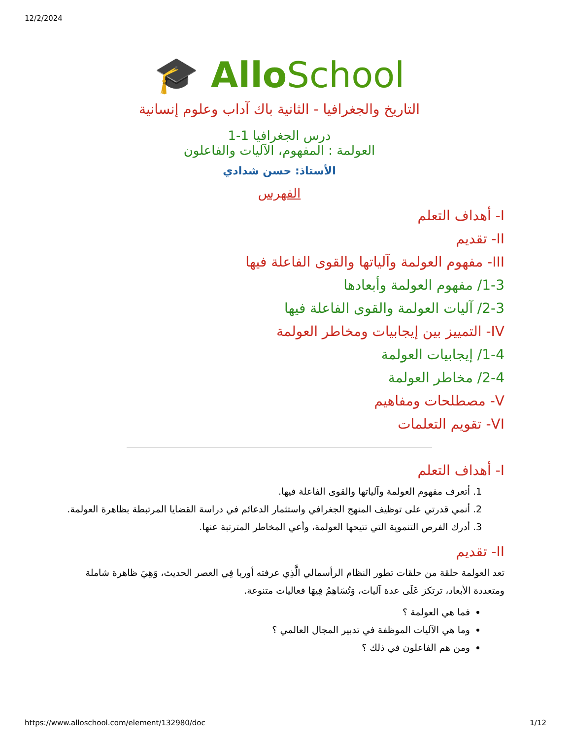12/2/2024
🎓 AlloSchool
التاريخ والجغرافيا - الثانية باك آداب وعلوم إنسانية
درس الجغرافيا 1-1
العولمة : المفهوم، الآليات والفاعلون
الأستاذ: حسن شدادي
الفهرس
I- أهداف التعلم
II- تقديم
III- مفهوم العولمة وآلياتها والقوى الفاعلة فيها
1-3/ مفهوم العولمة وأبعادها
2-3/ آليات العولمة والقوى الفاعلة فيها
IV- التمييز بين إيجابيات ومخاطر العولمة
1-4/ إيجابيات العولمة
2-4/ مخاطر العولمة
V- مصطلحات ومفاهيم
VI- تقويم التعلمات
I- أهداف التعلم
1. أتعرف مفهوم العولمة وآلياتها والقوى الفاعلة فيها.
2. أنمي قدرتي على توظيف المنهج الجغرافي واستثمار الدعائم في دراسة القضايا المرتبطة بظاهرة العولمة.
3. أدرك الفرص التنموية التي تتيحها العولمة، وأعي المخاطر المترتبة عنها.
II- تقديم
تعد العولمة حلقة من حلقات تطور النظام الرأسمالي الَّذِي عرفته أوربا فِي العصر الحديث، وَهِيَ ظاهرة شاملة ومتعددة الأبعاد، ترتكز عَلَى عدة آليات، وَتُسَاهِمُ فِيهَا فعاليات متنوعة.
فما هي العولمة ؟
وما هي الآليات الموظفة في تدبير المجال العالمي ؟
ومن هم الفاعلون في ذلك ؟
https://www.alloschool.com/element/132980/doc 1/12